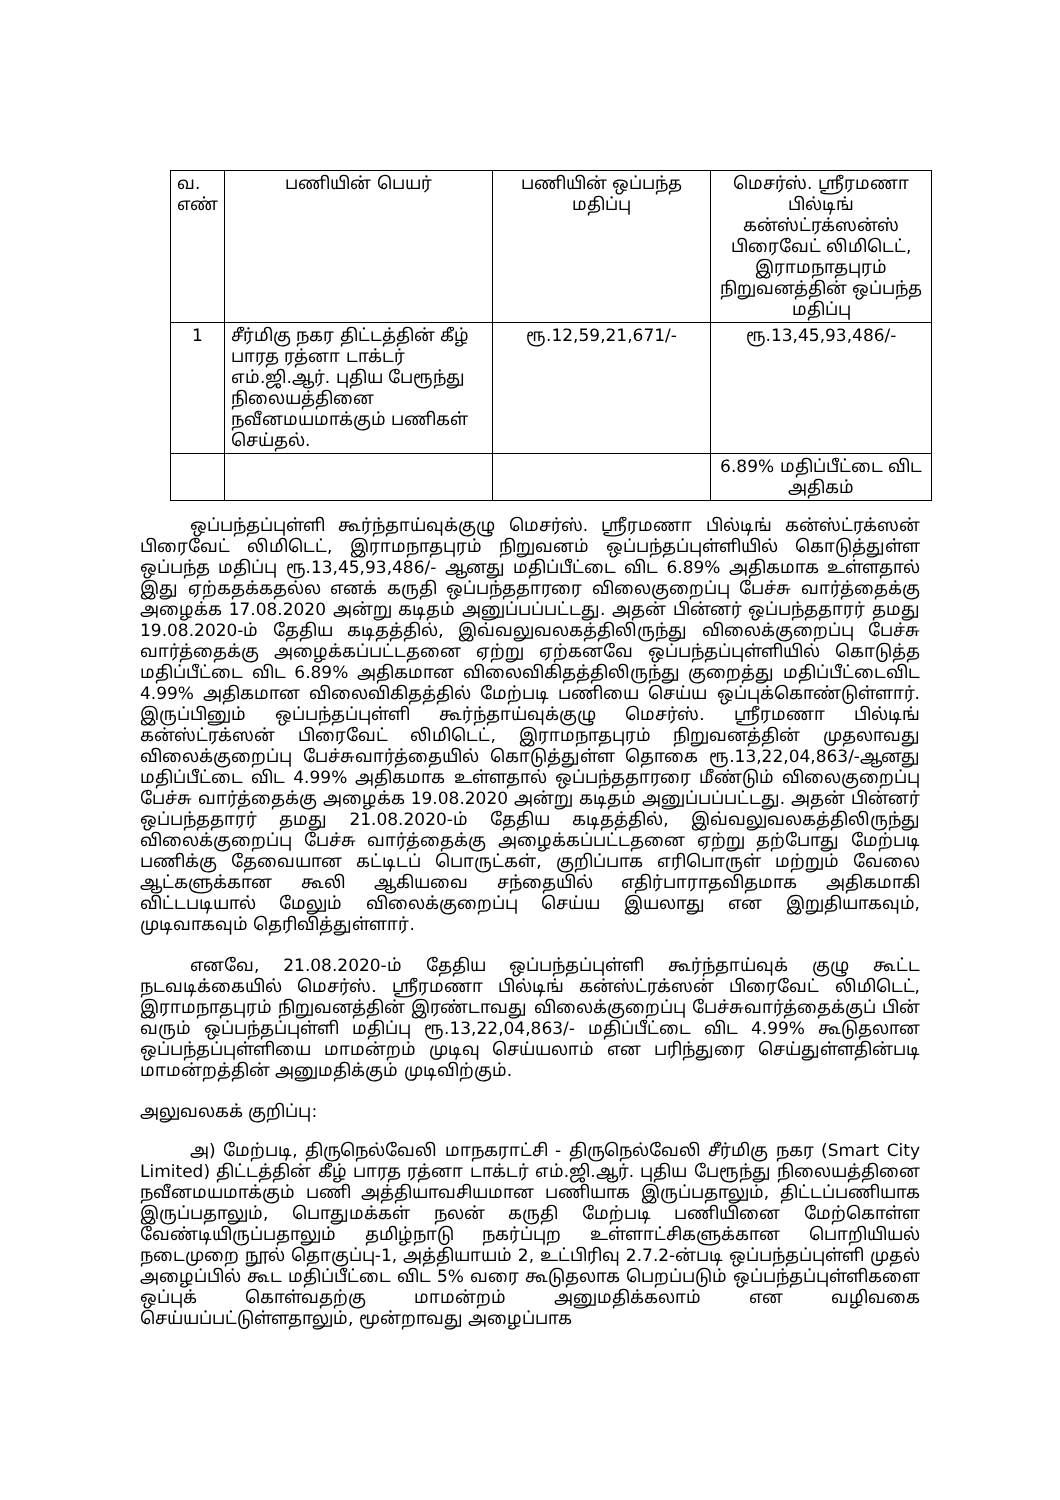| வ. எண் | பணியின் பெயர் | பணியின் ஒப்பந்த மதிப்பு | மெசர்ஸ். ஸ்ரீரமணா பில்டிங் கன்ஸ்ட்ரக்ஸன்ஸ் பிரைவேட் லிமிடெட், இராமநாதபுரம் நிறுவனத்தின் ஒப்பந்த மதிப்பு |
| 1 | சீர்மிகு நகர திட்டத்தின் கீழ் பாரத ரத்னா டாக்டர் எம்.ஜி.ஆர். புதிய பேரூந்து நிலையத்தினை நவீனமயமாக்கும் பணிகள் செய்தல். | ரூ.12,59,21,671/- | ரூ.13,45,93,486/- |
| | | | 6.89% மதிப்பீட்டை விட அதிகம் |
ஒப்பந்தப்புள்ளி கூர்ந்தாய்வுக்குழு மெசர்ஸ். ஸ்ரீரமணா பில்டிங் கன்ஸ்ட்ரக்ஸன் பிரைவேட் லிமிடெட், இராமநாதபுரம் நிறுவனம் ஒப்பந்தப்புள்ளியில் கொடுத்துள்ள ஒப்பந்த மதிப்பு ரூ.13,45,93,486/- ஆனது மதிப்பீட்டை விட 6.89% அதிகமாக உள்ளதால் இது ஏற்கதக்கதல்ல எனக் கருதி ஒப்பந்ததாரரை விலைகுறைப்பு பேச்சு வார்த்தைக்கு அழைக்க 17.08.2020 அன்று கடிதம் அனுப்பப்பட்டது. அதன் பின்னர் ஒப்பந்ததாரர் தமது 19.08.2020-ம் தேதிய கடிதத்தில், இவ்வலுவலகத்திலிருந்து விலைக்குறைப்பு பேச்சு வார்த்தைக்கு அழைக்கப்பட்டதனை ஏற்று ஏற்கனவே ஒப்பந்தப்புள்ளியில் கொடுத்த மதிப்பீட்டை விட 6.89% அதிகமான விலைவிகிதத்திலிருந்து குறைத்து மதிப்பீட்டைவிட 4.99% அதிகமான விலைவிகிதத்தில் மேற்படி பணியை செய்ய ஒப்புக்கொண்டுள்ளார். இருப்பினும் ஒப்பந்தப்புள்ளி கூர்ந்தாய்வுக்குழு மெசர்ஸ். ஸ்ரீரமணா பில்டிங் கன்ஸ்ட்ரக்ஸன் பிரைவேட் லிமிடெட், இராமநாதபுரம் நிறுவனத்தின் முதலாவது விலைக்குறைப்பு பேச்சுவார்த்தையில் கொடுத்துள்ள தொகை ரூ.13,22,04,863/-ஆனது மதிப்பீட்டை விட 4.99% அதிகமாக உள்ளதால் ஒப்பந்ததாரரை மீண்டும் விலைகுறைப்பு பேச்சு வார்த்தைக்கு அழைக்க 19.08.2020 அன்று கடிதம் அனுப்பப்பட்டது. அதன் பின்னர் ஒப்பந்ததாரர் தமது 21.08.2020-ம் தேதிய கடிதத்தில், இவ்வலுவலகத்திலிருந்து விலைக்குறைப்பு பேச்சு வார்த்தைக்கு அழைக்கப்பட்டதனை ஏற்று தற்போது மேற்படி பணிக்கு தேவையான கட்டிடப் பொருட்கள், குறிப்பாக எரிபொருள் மற்றும் வேலை ஆட்களுக்கான கூலி ஆகியவை சந்தையில் எதிர்பாராதவிதமாக அதிகமாகி விட்டபடியால் மேலும் விலைக்குறைப்பு செய்ய இயலாது என இறுதியாகவும், முடிவாகவும் தெரிவித்துள்ளார்.
எனவே, 21.08.2020-ம் தேதிய ஒப்பந்தப்புள்ளி கூர்ந்தாய்வுக் குழு கூட்ட நடவடிக்கையில் மெசர்ஸ். ஸ்ரீரமணா பில்டிங் கன்ஸ்ட்ரக்ஸன் பிரைவேட் லிமிடெட், இராமநாதபுரம் நிறுவனத்தின் இரண்டாவது விலைக்குறைப்பு பேச்சுவார்த்தைக்குப் பின் வரும் ஒப்பந்தப்புள்ளி மதிப்பு ரூ.13,22,04,863/- மதிப்பீட்டை விட 4.99% கூடுதலான ஒப்பந்தப்புள்ளியை மாமன்றம் முடிவு செய்யலாம் என பரிந்துரை செய்துள்ளதின்படி மாமன்றத்தின் அனுமதிக்கும் முடிவிற்கும்.
அலுவலகக் குறிப்பு:
அ) மேற்படி, திருநெல்வேலி மாநகராட்சி - திருநெல்வேலி சீர்மிகு நகர (Smart City Limited) திட்டத்தின் கீழ் பாரத ரத்னா டாக்டர் எம்.ஜி.ஆர். புதிய பேரூந்து நிலையத்தினை நவீனமயமாக்கும் பணி அத்தியாவசியமான பணியாக இருப்பதாலும், திட்டப்பணியாக இருப்பதாலும், பொதுமக்கள் நலன் கருதி மேற்படி பணியினை மேற்கொள்ள வேண்டியிருப்பதாலும் தமிழ்நாடு நகர்ப்புற உள்ளாட்சிகளுக்கான பொறியியல் நடைமுறை நூல் தொகுப்பு-1, அத்தியாயம் 2, உட்பிரிவு 2.7.2-ன்படி ஒப்பந்தப்புள்ளி முதல் அழைப்பில் கூட மதிப்பீட்டை விட 5% வரை கூடுதலாக பெறப்படும் ஒப்பந்தப்புள்ளிகளை ஒப்புக் கொள்வதற்கு மாமன்றம் அனுமதிக்கலாம் என வழிவகை செய்யப்பட்டுள்ளதாலும், மூன்றாவது அழைப்பாக